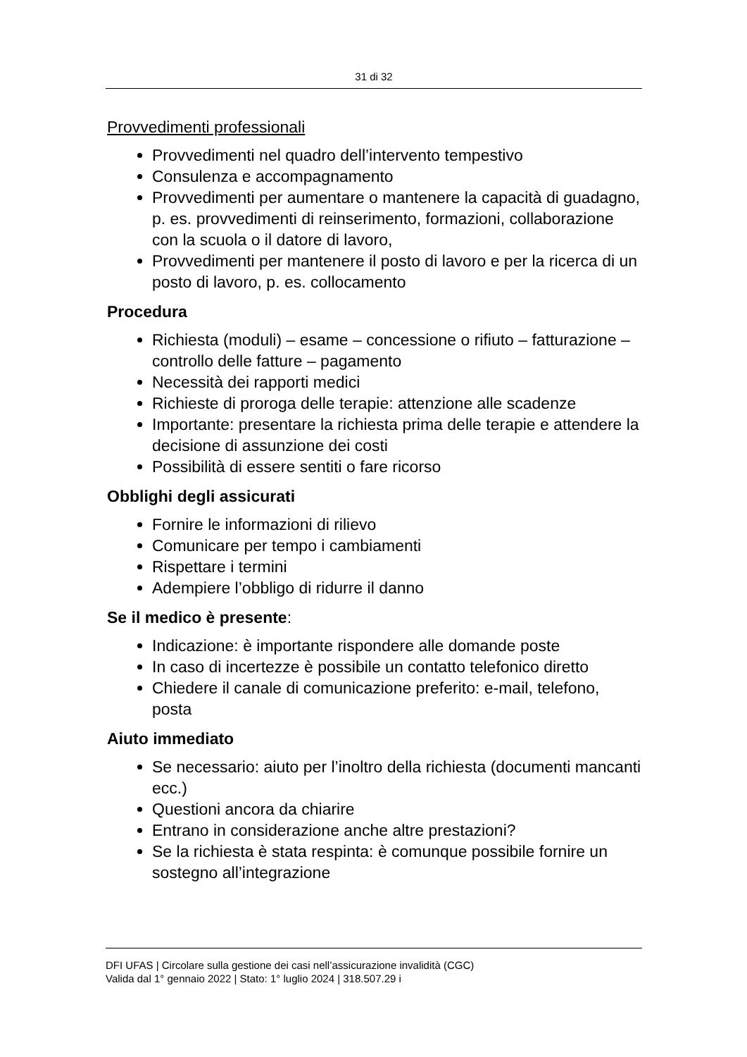31 di 32
Provvedimenti professionali
Provvedimenti nel quadro dell’intervento tempestivo
Consulenza e accompagnamento
Provvedimenti per aumentare o mantenere la capacità di guadagno, p. es. provvedimenti di reinserimento, formazioni, collaborazione con la scuola o il datore di lavoro,
Provvedimenti per mantenere il posto di lavoro e per la ricerca di un posto di lavoro, p. es. collocamento
Procedura
Richiesta (moduli) – esame – concessione o rifiuto – fatturazione – controllo delle fatture – pagamento
Necessità dei rapporti medici
Richieste di proroga delle terapie: attenzione alle scadenze
Importante: presentare la richiesta prima delle terapie e attendere la decisione di assunzione dei costi
Possibilità di essere sentiti o fare ricorso
Obblighi degli assicurati
Fornire le informazioni di rilievo
Comunicare per tempo i cambiamenti
Rispettare i termini
Adempiere l’obbligo di ridurre il danno
Se il medico è presente:
Indicazione: è importante rispondere alle domande poste
In caso di incertezze è possibile un contatto telefonico diretto
Chiedere il canale di comunicazione preferito: e-mail, telefono, posta
Aiuto immediato
Se necessario: aiuto per l’inoltro della richiesta (documenti mancanti ecc.)
Questioni ancora da chiarire
Entrano in considerazione anche altre prestazioni?
Se la richiesta è stata respinta: è comunque possibile fornire un sostegno all’integrazione
DFI UFAS | Circolare sulla gestione dei casi nell’assicurazione invalidità (CGC)
Valida dal 1° gennaio 2022 | Stato: 1° luglio 2024 | 318.507.29 i